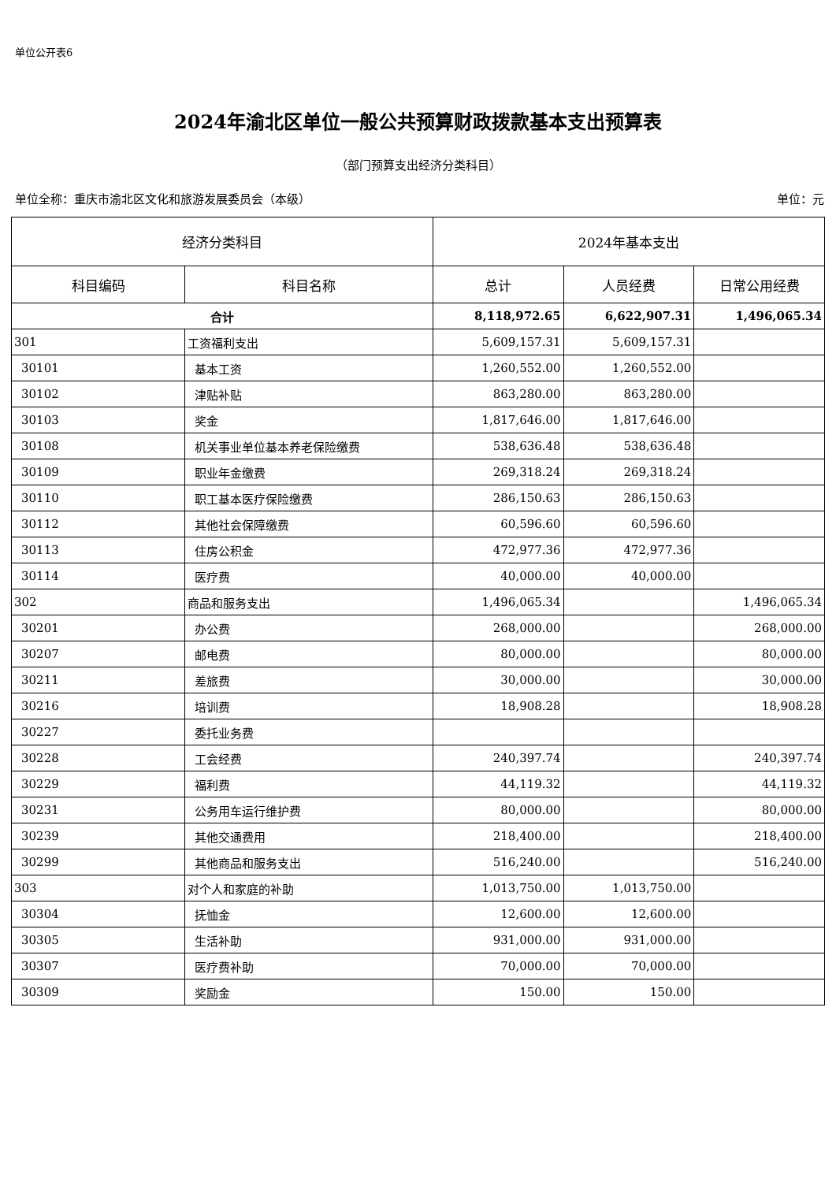单位公开表6
2024年渝北区单位一般公共预算财政拨款基本支出预算表
（部门预算支出经济分类科目）
单位全称：重庆市渝北区文化和旅游发展委员会（本级） 单位：元
| 经济分类科目 | | 2024年基本支出 | | |
| --- | --- | --- | --- | --- |
| 科目编码 | 科目名称 | 总计 | 人员经费 | 日常公用经费 |
| 合计 | | 8,118,972.65 | 6,622,907.31 | 1,496,065.34 |
| 301 | 工资福利支出 | 5,609,157.31 | 5,609,157.31 | |
| 30101 | 基本工资 | 1,260,552.00 | 1,260,552.00 | |
| 30102 | 津贴补贴 | 863,280.00 | 863,280.00 | |
| 30103 | 奖金 | 1,817,646.00 | 1,817,646.00 | |
| 30108 | 机关事业单位基本养老保险缴费 | 538,636.48 | 538,636.48 | |
| 30109 | 职业年金缴费 | 269,318.24 | 269,318.24 | |
| 30110 | 职工基本医疗保险缴费 | 286,150.63 | 286,150.63 | |
| 30112 | 其他社会保障缴费 | 60,596.60 | 60,596.60 | |
| 30113 | 住房公积金 | 472,977.36 | 472,977.36 | |
| 30114 | 医疗费 | 40,000.00 | 40,000.00 | |
| 302 | 商品和服务支出 | 1,496,065.34 | | 1,496,065.34 |
| 30201 | 办公费 | 268,000.00 | | 268,000.00 |
| 30207 | 邮电费 | 80,000.00 | | 80,000.00 |
| 30211 | 差旅费 | 30,000.00 | | 30,000.00 |
| 30216 | 培训费 | 18,908.28 | | 18,908.28 |
| 30227 | 委托业务费 | | | |
| 30228 | 工会经费 | 240,397.74 | | 240,397.74 |
| 30229 | 福利费 | 44,119.32 | | 44,119.32 |
| 30231 | 公务用车运行维护费 | 80,000.00 | | 80,000.00 |
| 30239 | 其他交通费用 | 218,400.00 | | 218,400.00 |
| 30299 | 其他商品和服务支出 | 516,240.00 | | 516,240.00 |
| 303 | 对个人和家庭的补助 | 1,013,750.00 | 1,013,750.00 | |
| 30304 | 抚恤金 | 12,600.00 | 12,600.00 | |
| 30305 | 生活补助 | 931,000.00 | 931,000.00 | |
| 30307 | 医疗费补助 | 70,000.00 | 70,000.00 | |
| 30309 | 奖励金 | 150.00 | 150.00 | |